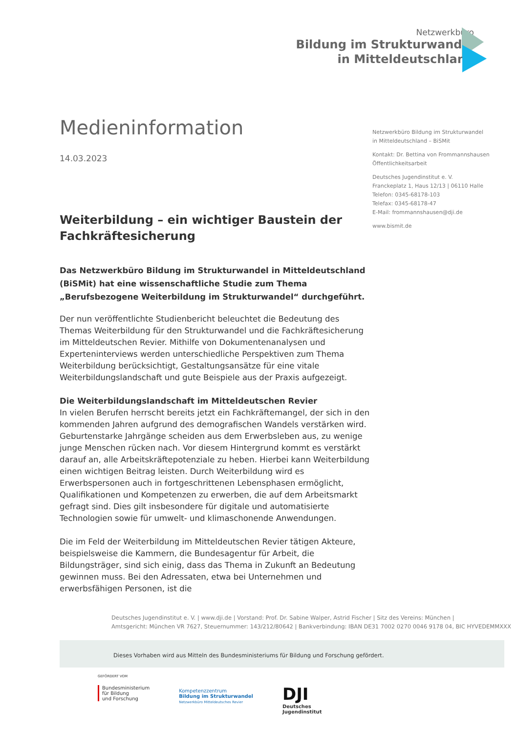Netzwerkbüro
Bildung im Strukturwandel
in Mitteldeutschland
Medieninformation
14.03.2023
Weiterbildung – ein wichtiger Baustein der Fachkräftesicherung
Das Netzwerkbüro Bildung im Strukturwandel in Mitteldeutschland (BiSMit) hat eine wissenschaftliche Studie zum Thema „Berufsbezogene Weiterbildung im Strukturwandel“ durchgeführt.
Der nun veröffentlichte Studienbericht beleuchtet die Bedeutung des Themas Weiterbildung für den Strukturwandel und die Fachkräftesicherung im Mitteldeutschen Revier. Mithilfe von Dokumentenanalysen und Experteninterviews werden unterschiedliche Perspektiven zum Thema Weiterbildung berücksichtigt, Gestaltungsansätze für eine vitale Weiterbildungslandschaft und gute Beispiele aus der Praxis aufgezeigt.
Die Weiterbildungslandschaft im Mitteldeutschen Revier
In vielen Berufen herrscht bereits jetzt ein Fachkräftemangel, der sich in den kommenden Jahren aufgrund des demografischen Wandels verstärken wird. Geburtenstarke Jahrgänge scheiden aus dem Erwerbsleben aus, zu wenige junge Menschen rücken nach. Vor diesem Hintergrund kommt es verstärkt darauf an, alle Arbeitskräftepotenziale zu heben. Hierbei kann Weiterbildung einen wichtigen Beitrag leisten. Durch Weiterbildung wird es Erwerbspersonen auch in fortgeschrittenen Lebensphasen ermöglicht, Qualifikationen und Kompetenzen zu erwerben, die auf dem Arbeitsmarkt gefragt sind. Dies gilt insbesondere für digitale und automatisierte Technologien sowie für umwelt- und klimaschonende Anwendungen.
Die im Feld der Weiterbildung im Mitteldeutschen Revier tätigen Akteure, beispielsweise die Kammern, die Bundesagentur für Arbeit, die Bildungsträger, sind sich einig, dass das Thema in Zukunft an Bedeutung gewinnen muss. Bei den Adressaten, etwa bei Unternehmen und erwerbsfähigen Personen, ist die
Netzwerkbüro Bildung im Strukturwandel
in Mitteldeutschland – BiSMit
Kontakt: Dr. Bettina von Frommannshausen
Öffentlichkeitsarbeit
Deutsches Jugendinstitut e. V.
Franckeplatz 1, Haus 12/13 | 06110 Halle
Telefon: 0345-68178-103
Telefax: 0345-68178-47
E-Mail: frommannshausen@dji.de
www.bismit.de
Deutsches Jugendinstitut e. V. | www.dji.de | Vorstand: Prof. Dr. Sabine Walper, Astrid Fischer | Sitz des Vereins: München |
Amtsgericht: München VR 7627, Steuernummer: 143/212/80642 | Bankverbindung: IBAN DE31 7002 0270 0046 9178 04, BIC HYVEDEMMXXX
Dieses Vorhaben wird aus Mitteln des Bundesministeriums für Bildung und Forschung gefördert.
GEFÖRDERT VOM
Bundesministerium
für Bildung
und Forschung
Kompetenzzentrum
Bildung im Strukturwandel
Netzwerkbüro Mitteldeutsches Revier
DJI
Deutsches
Jugendinstitut